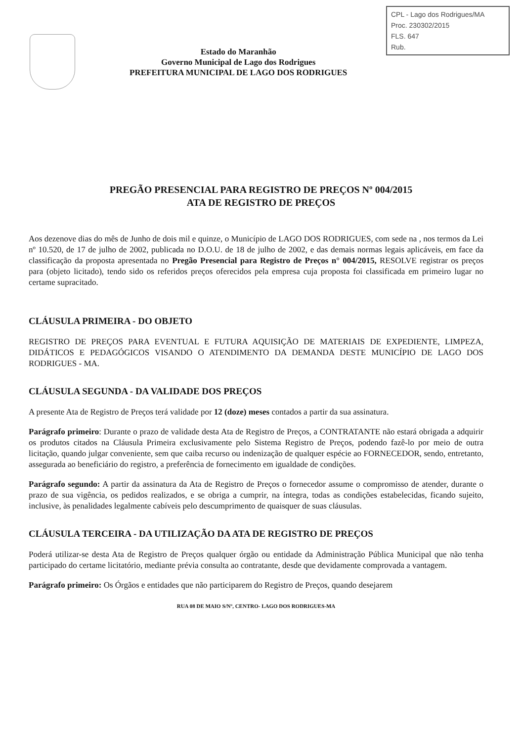CPL - Lago dos Rodrigues/MA
Proc. 230302/2015
FLS. 647
Rub.
Estado do Maranhão
Governo Municipal de Lago dos Rodrigues
PREFEITURA MUNICIPAL DE LAGO DOS RODRIGUES
PREGÃO PRESENCIAL PARA REGISTRO DE PREÇOS Nº 004/2015
ATA DE REGISTRO DE PREÇOS
Aos dezenove dias do mês de Junho de dois mil e quinze, o Município de LAGO DOS RODRIGUES, com sede na , nos termos da Lei nº 10.520, de 17 de julho de 2002, publicada no D.O.U. de 18 de julho de 2002, e das demais normas legais aplicáveis, em face da classificação da proposta apresentada no Pregão Presencial para Registro de Preços n° 004/2015, RESOLVE registrar os preços para (objeto licitado), tendo sido os referidos preços oferecidos pela empresa cuja proposta foi classificada em primeiro lugar no certame supracitado.
CLÁUSULA PRIMEIRA - DO OBJETO
REGISTRO DE PREÇOS PARA EVENTUAL E FUTURA AQUISIÇÃO DE MATERIAIS DE EXPEDIENTE, LIMPEZA, DIDÁTICOS E PEDAGÓGICOS VISANDO O ATENDIMENTO DA DEMANDA DESTE MUNICÍPIO DE LAGO DOS RODRIGUES - MA.
CLÁUSULA SEGUNDA - DA VALIDADE DOS PREÇOS
A presente Ata de Registro de Preços terá validade por 12 (doze) meses contados a partir da sua assinatura.
Parágrafo primeiro: Durante o prazo de validade desta Ata de Registro de Preços, a CONTRATANTE não estará obrigada a adquirir os produtos citados na Cláusula Primeira exclusivamente pelo Sistema Registro de Preços, podendo fazê-lo por meio de outra licitação, quando julgar conveniente, sem que caiba recurso ou indenização de qualquer espécie ao FORNECEDOR, sendo, entretanto, assegurada ao beneficiário do registro, a preferência de fornecimento em igualdade de condições.
Parágrafo segundo: A partir da assinatura da Ata de Registro de Preços o fornecedor assume o compromisso de atender, durante o prazo de sua vigência, os pedidos realizados, e se obriga a cumprir, na íntegra, todas as condições estabelecidas, ficando sujeito, inclusive, às penalidades legalmente cabíveis pelo descumprimento de quaisquer de suas cláusulas.
CLÁUSULA TERCEIRA - DA UTILIZAÇÃO DA ATA DE REGISTRO DE PREÇOS
Poderá utilizar-se desta Ata de Registro de Preços qualquer órgão ou entidade da Administração Pública Municipal que não tenha participado do certame licitatório, mediante prévia consulta ao contratante, desde que devidamente comprovada a vantagem.
Parágrafo primeiro: Os Órgãos e entidades que não participarem do Registro de Preços, quando desejarem
RUA 08 DE MAIO S/Nº, CENTRO- LAGO DOS RODRIGUES-MA